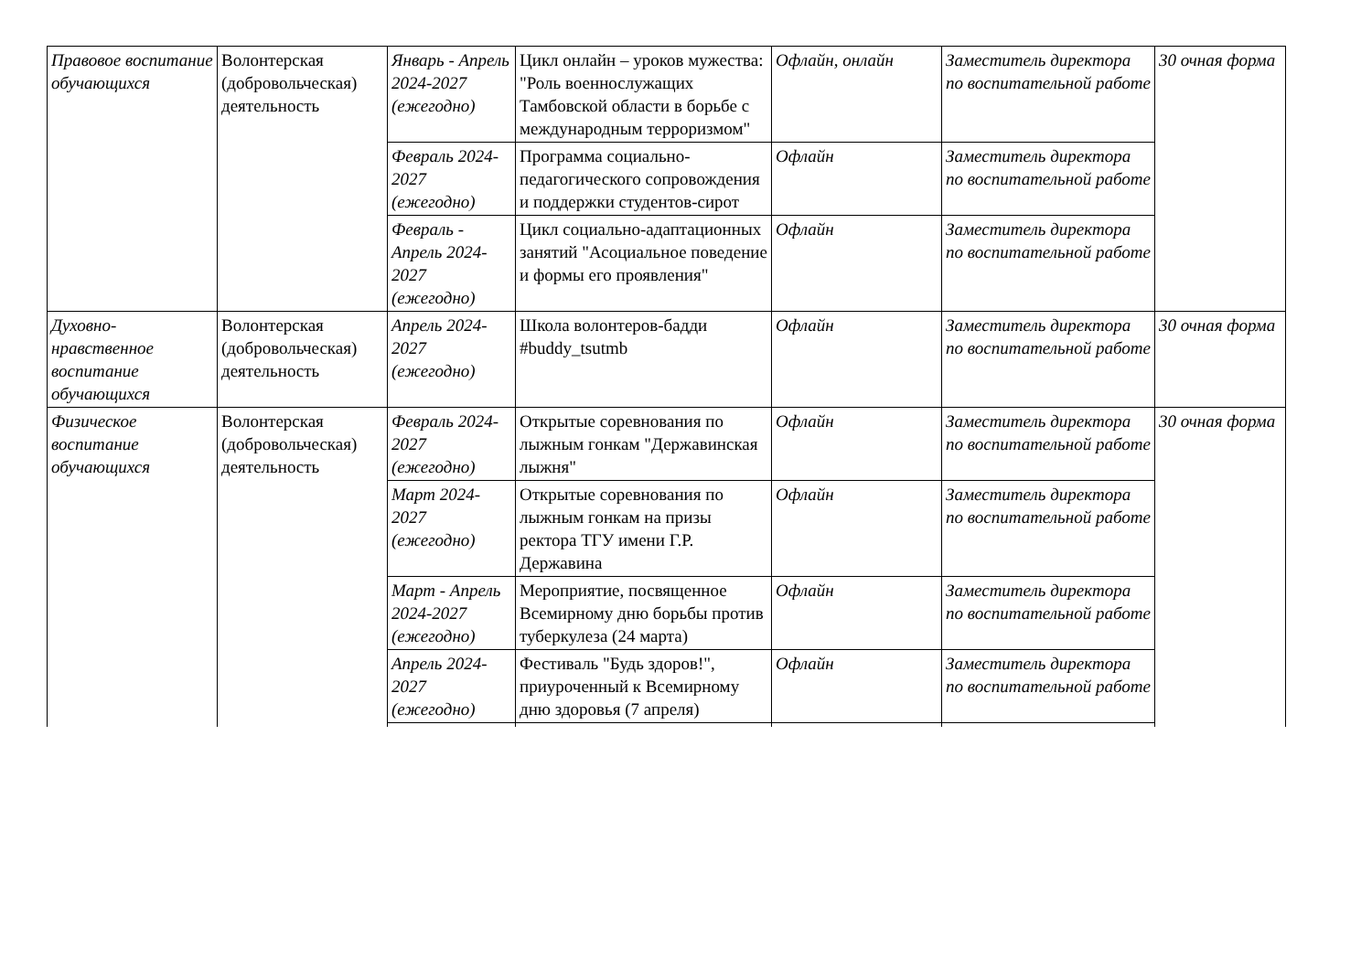| Правовое воспитание обучающихся | Волонтерская (добровольческая) деятельность | Январь - Апрель 2024-2027 (ежегодно) | Цикл онлайн – уроков мужества: "Роль военнослужащих Тамбовской области в борьбе с международным терроризмом" | Офлайн, онлайн | Заместитель директора по воспитательной работе | 30 очная форма |
| | | Февраль 2024-2027 (ежегодно) | Программа социально-педагогического сопровождения и поддержки студентов-сирот | Офлайн | Заместитель директора по воспитательной работе | |
| | | Февраль - Апрель 2024-2027 (ежегодно) | Цикл социально-адаптационных занятий "Асоциальное поведение и формы его проявления" | Офлайн | Заместитель директора по воспитательной работе | |
| Духовно-нравственное воспитание обучающихся | Волонтерская (добровольческая) деятельность | Апрель 2024-2027 (ежегодно) | Школа волонтеров-бадди #buddy_tsutmb | Офлайн | Заместитель директора по воспитательной работе | 30 очная форма |
| Физическое воспитание обучающихся | Волонтерская (добровольческая) деятельность | Февраль 2024-2027 (ежегодно) | Открытые соревнования по лыжным гонкам "Державинская лыжня" | Офлайн | Заместитель директора по воспитательной работе | 30 очная форма |
| | | Март 2024-2027 (ежегодно) | Открытые соревнования по лыжным гонкам на призы ректора ТГУ имени Г.Р. Державина | Офлайн | Заместитель директора по воспитательной работе | |
| | | Март - Апрель 2024-2027 (ежегодно) | Мероприятие, посвященное Всемирному дню борьбы против туберкулеза (24 марта) | Офлайн | Заместитель директора по воспитательной работе | |
| | | Апрель 2024-2027 (ежегодно) | Фестиваль "Будь здоров!", приуроченный к Всемирному дню здоровья (7 апреля) | Офлайн | Заместитель директора по воспитательной работе | |